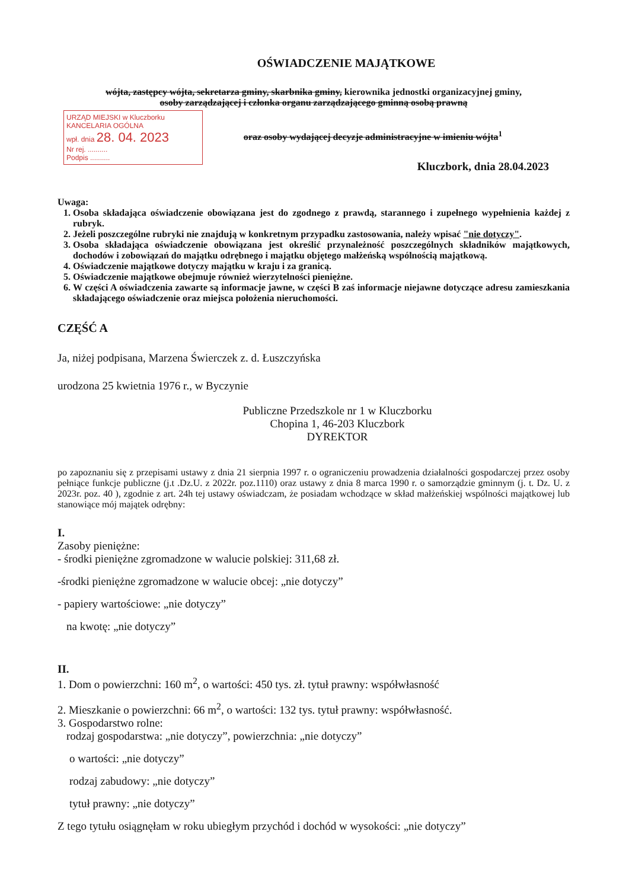OŚWIADCZENIE MAJĄTKOWE
wójta, zastępcy wójta, sekretarza gminy, skarbnika gminy, kierownika jednostki organizacyjnej gminy,
osoby zarządzającej i członka organu zarządzającego gminną osobą prawną
URZĄD MIEJSKI w Kluczborku KANCELARIA OGÓLNA
wpł. dnia 28. 04. 2023
Nr rej. ..........
Podpis ..........
oraz osoby wydającej decyzje administracyjne w imieniu wójta<sup>1</sup>
Kluczbork, dnia 28.04.2023
Uwaga:
1. Osoba składająca oświadczenie obowiązana jest do zgodnego z prawdą, starannego i zupełnego wypełnienia każdej z rubryk.
2. Jeżeli poszczególne rubryki nie znajdują w konkretnym przypadku zastosowania, należy wpisać "nie dotyczy".
3. Osoba składająca oświadczenie obowiązana jest określić przynależność poszczególnych składników majątkowych, dochodów i zobowiązań do majątku odrębnego i majątku objętego małżeńską wspólnością majątkową.
4. Oświadczenie majątkowe dotyczy majątku w kraju i za granicą.
5. Oświadczenie majątkowe obejmuje również wierzytelności pieniężne.
6. W części A oświadczenia zawarte są informacje jawne, w części B zaś informacje niejawne dotyczące adresu zamieszkania składającego oświadczenie oraz miejsca położenia nieruchomości.
CZĘŚĆ A
Ja, niżej podpisana, Marzena Świerczek z. d. Łuszczyńska
urodzona 25 kwietnia 1976 r., w Byczynie
Publiczne Przedszkole nr 1 w Kluczborku
Chopina 1, 46-203 Kluczbork
DYREKTOR
po zapoznaniu się z przepisami ustawy z dnia 21 sierpnia 1997 r. o ograniczeniu prowadzenia działalności gospodarczej przez osoby pełniące funkcje publiczne (j.t .Dz.U. z 2022r. poz.1110) oraz ustawy z dnia 8 marca 1990 r. o samorządzie gminnym (j. t. Dz. U. z 2023r. poz. 40 ), zgodnie z art. 24h tej ustawy oświadczam, że posiadam wchodzące w skład małżeńskiej wspólności majątkowej lub stanowiące mój majątek odrębny:
I.
Zasoby pieniężne:
- środki pieniężne zgromadzone w walucie polskiej: 311,68 zł.
-środki pieniężne zgromadzone w walucie obcej: „nie dotyczy”
- papiery wartościowe: „nie dotyczy”
na kwotę: „nie dotyczy”
II.
1. Dom o powierzchni: 160 m<sup>2</sup>, o wartości: 450 tys. zł. tytuł prawny: współwłasność
2. Mieszkanie o powierzchni: 66 m<sup>2</sup>, o wartości: 132 tys. tytuł prawny: współwłasność.
3. Gospodarstwo rolne:
rodzaj gospodarstwa: „nie dotyczy”, powierzchnia: „nie dotyczy”
o wartości: „nie dotyczy”
rodzaj zabudowy: „nie dotyczy”
tytuł prawny: „nie dotyczy”
Z tego tytułu osiągnęłam w roku ubiegłym przychód i dochód w wysokości: „nie dotyczy”